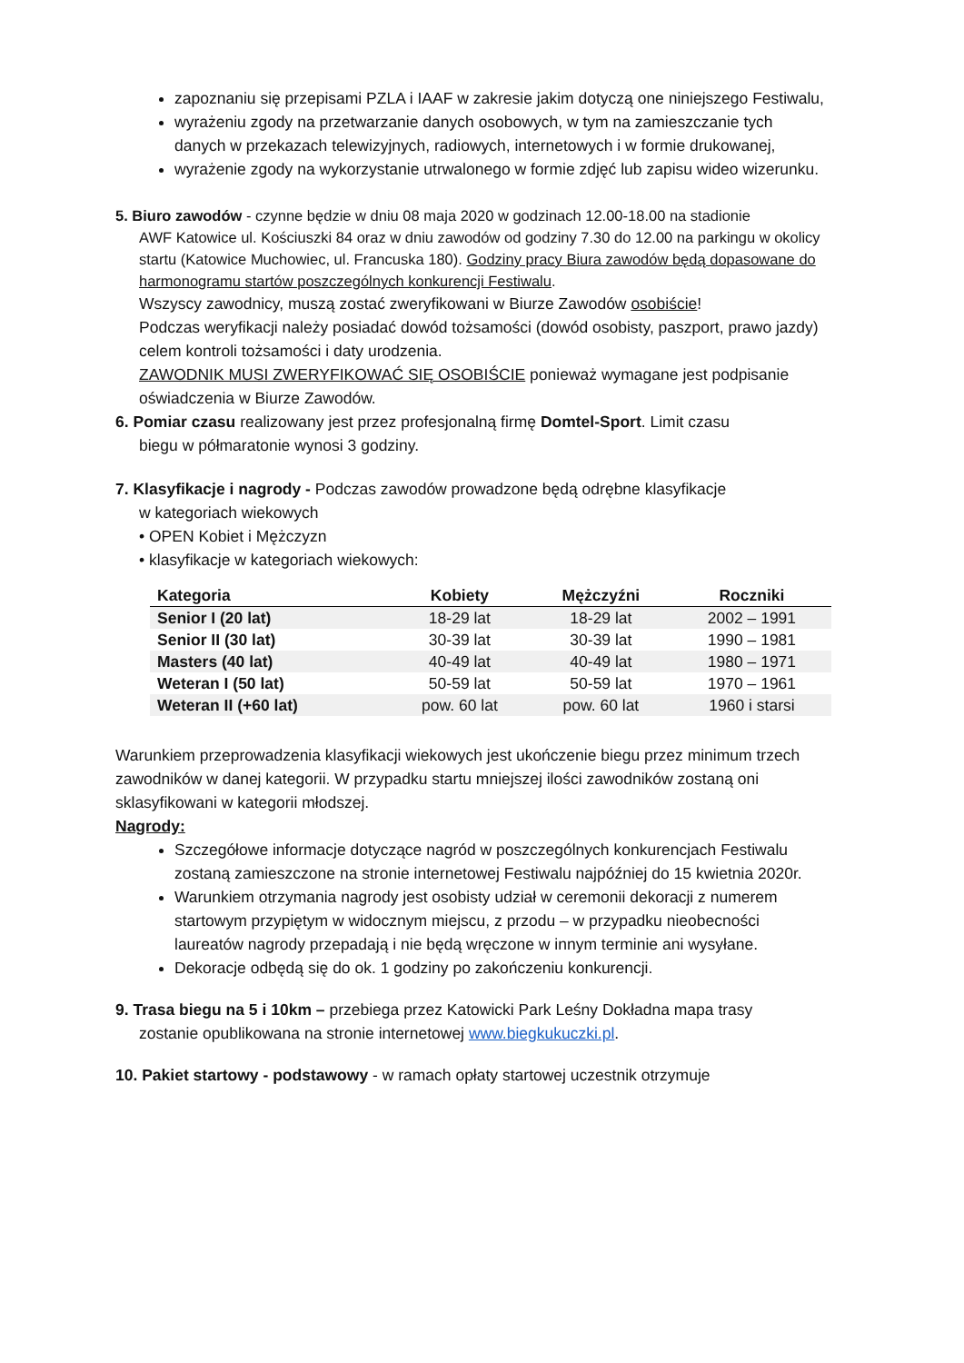zapoznaniu się przepisami PZLA i IAAF w zakresie jakim dotyczą one niniejszego Festiwalu,
wyrażeniu zgody na przetwarzanie danych osobowych, w tym na zamieszczanie tych danych w przekazach telewizyjnych, radiowych, internetowych i w formie drukowanej,
wyrażenie zgody na wykorzystanie utrwalonego w formie zdjęć lub zapisu wideo wizerunku.
5. Biuro zawodów - czynne będzie w dniu 08 maja 2020 w godzinach 12.00-18.00 na stadionie
AWF Katowice ul. Kościuszki 84 oraz w dniu zawodów od godziny 7.30 do 12.00 na parkingu w okolicy startu (Katowice Muchowiec, ul. Francuska 180). Godziny pracy Biura zawodów będą dopasowane do harmonogramu startów poszczególnych konkurencji Festiwalu.
Wszyscy zawodnicy, muszą zostać zweryfikowani w Biurze Zawodów osobiście!
Podczas weryfikacji należy posiadać dowód tożsamości (dowód osobisty, paszport, prawo jazdy) celem kontroli tożsamości i daty urodzenia.
ZAWODNIK MUSI ZWERYFIKOWAĆ SIĘ OSOBIŚCIE ponieważ wymagane jest podpisanie oświadczenia w Biurze Zawodów.
6. Pomiar czasu realizowany jest przez profesjonalną firmę Domtel-Sport. Limit czasu
biegu w półmaratonie wynosi 3 godziny.
7. Klasyfikacje i nagrody - Podczas zawodów prowadzone będą odrębne klasyfikacje
w kategoriach wiekowych
• OPEN Kobiet i Mężczyzn
• klasyfikacje w kategoriach wiekowych:
| Kategoria | Kobiety | Mężczyźni | Roczniki |
| --- | --- | --- | --- |
| Senior I (20 lat) | 18-29 lat | 18-29 lat | 2002 – 1991 |
| Senior II (30 lat) | 30-39 lat | 30-39 lat | 1990 – 1981 |
| Masters (40 lat) | 40-49 lat | 40-49 lat | 1980 – 1971 |
| Weteran I (50 lat) | 50-59 lat | 50-59 lat | 1970 – 1961 |
| Weteran II (+60 lat) | pow. 60 lat | pow. 60 lat | 1960 i starsi |
Warunkiem przeprowadzenia klasyfikacji wiekowych jest ukończenie biegu przez minimum trzech zawodników w danej kategorii. W przypadku startu mniejszej ilości zawodników zostaną oni sklasyfikowani w kategorii młodszej.
Nagrody:
Szczegółowe informacje dotyczące nagród w poszczególnych konkurencjach Festiwalu zostaną zamieszczone na stronie internetowej Festiwalu najpóźniej do 15 kwietnia 2020r.
Warunkiem otrzymania nagrody jest osobisty udział w ceremonii dekoracji z numerem startowym przypiętym w widocznym miejscu, z przodu – w przypadku nieobecności laureatów nagrody przepadają i nie będą wręczone w innym terminie ani wysyłane.
Dekoracje odbędą się do ok. 1 godziny po zakończeniu konkurencji.
9. Trasa biegu na 5 i 10km – przebiega przez Katowicki Park Leśny Dokładna mapa trasy
zostanie opublikowana na stronie internetowej www.biegkukuczki.pl.
10. Pakiet startowy - podstawowy - w ramach opłaty startowej uczestnik otrzymuje